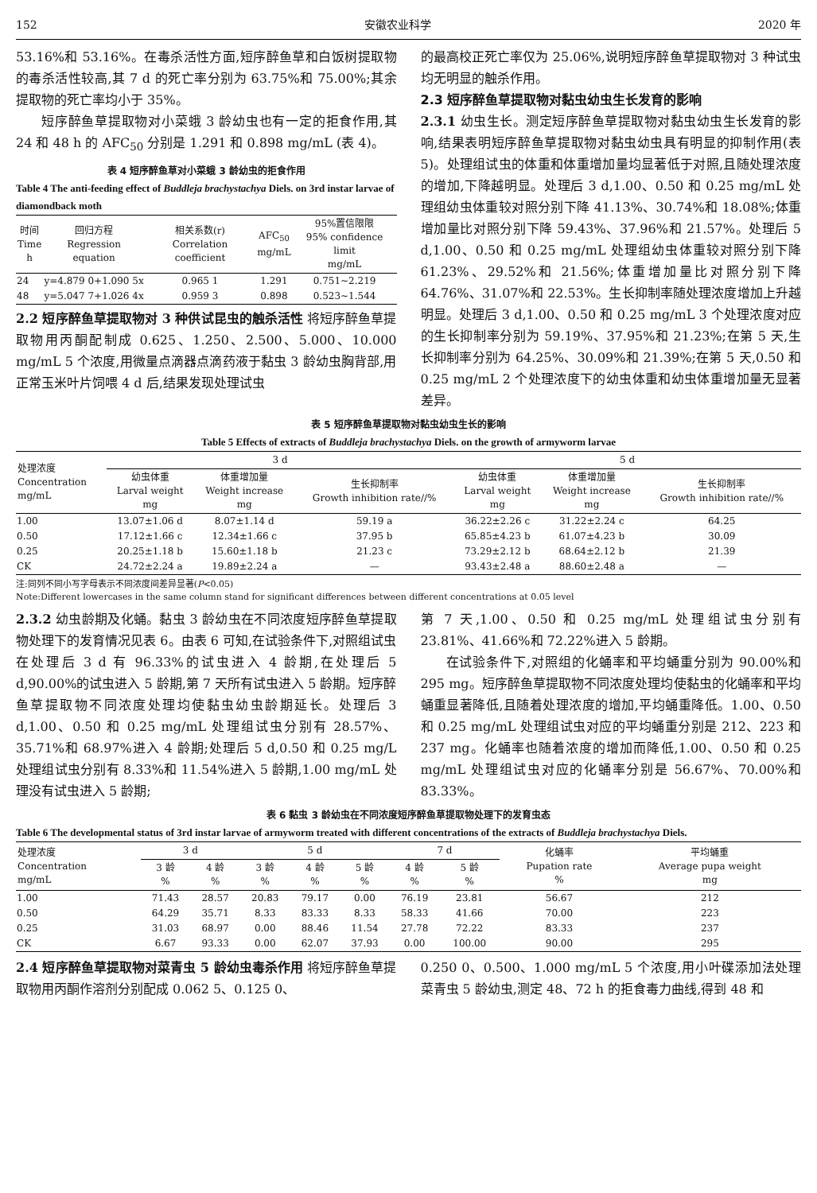152 安徽农业科学 2020 年
53.16%和 53.16%。在毒杀活性方面,短序醉鱼草和白饭树提取物的毒杀活性较高,其 7 d 的死亡率分别为 63.75%和 75.00%;其余提取物的死亡率均小于 35%。
短序醉鱼草提取物对小菜蛾 3 龄幼虫也有一定的拒食作用,其 24 和 48 h 的 AFC<sub>50</sub> 分别是 1.291 和 0.898 mg/mL (表 4)。
表 4 短序醉鱼草对小菜蛾 3 龄幼虫的拒食作用
Table 4 The anti-feeding effect of Buddleja brachystachya Diels. on 3rd instar larvae of diamondback moth
| 时间 Time h | 回归方程 Regression equation | 相关系数(r) Correlation coefficient | AFC<sub>50</sub> mg/mL | 95%置信限限 95% confidence limit mg/mL |
| --- | --- | --- | --- | --- |
| 24 | y=4.879 0+1.090 5x | 0.965 1 | 1.291 | 0.751~2.219 |
| 48 | y=5.047 7+1.026 4x | 0.959 3 | 0.898 | 0.523~1.544 |
2.2 短序醉鱼草提取物对 3 种供试昆虫的触杀活性 将短序醉鱼草提取物用丙酮配制成 0.625、1.250、2.500、5.000、10.000 mg/mL 5 个浓度,用微量点滴器点滴药液于黏虫 3 龄幼虫胸背部,用正常玉米叶片饲喂 4 d 后,结果发现处理试虫
的最高校正死亡率仅为 25.06%,说明短序醉鱼草提取物对 3 种试虫均无明显的触杀作用。
2.3 短序醉鱼草提取物对黏虫幼虫生长发育的影响
2.3.1 幼虫生长。测定短序醉鱼草提取物对黏虫幼虫生长发育的影响,结果表明短序醉鱼草提取物对黏虫幼虫具有明显的抑制作用(表 5)。处理组试虫的体重和体重增加量均显著低于对照,且随处理浓度的增加,下降越明显。处理后 3 d,1.00、0.50 和 0.25 mg/mL 处理组幼虫体重较对照分别下降 41.13%、30.74%和 18.08%;体重增加量比对照分别下降 59.43%、37.96%和 21.57%。处理后 5 d,1.00、0.50 和 0.25 mg/mL 处理组幼虫体重较对照分别下降 61.23%、29.52%和 21.56%;体重增加量比对照分别下降 64.76%、31.07%和 22.53%。生长抑制率随处理浓度增加上升越明显。处理后 3 d,1.00、0.50 和 0.25 mg/mL 3 个处理浓度对应的生长抑制率分别为 59.19%、37.95%和 21.23%;在第 5 天,生长抑制率分别为 64.25%、30.09%和 21.39%;在第 5 天,0.50 和 0.25 mg/mL 2 个处理浓度下的幼虫体重和幼虫体重增加量无显著差异。
表 5 短序醉鱼草提取物对黏虫幼虫生长的影响
Table 5 Effects of extracts of Buddleja brachystachya Diels. on the growth of armyworm larvae
| 处理浓度 Concentration mg/mL | 3 d | | | 5 d | | |
| --- | --- | --- | --- | --- | --- | --- |
| | 幼虫体重 Larval weight mg | 体重增加量 Weight increase mg | 生长抑制率 Growth inhibition rate//% | 幼虫体重 Larval weight mg | 体重增加量 Weight increase mg | 生长抑制率 Growth inhibition rate//% |
| 1.00 | 13.07±1.06 d | 8.07±1.14 d | 59.19 a | 36.22±2.26 c | 31.22±2.24 c | 64.25 |
| 0.50 | 17.12±1.66 c | 12.34±1.66 c | 37.95 b | 65.85±4.23 b | 61.07±4.23 b | 30.09 |
| 0.25 | 20.25±1.18 b | 15.60±1.18 b | 21.23 c | 73.29±2.12 b | 68.64±2.12 b | 21.39 |
| CK | 24.72±2.24 a | 19.89±2.24 a | — | 93.43±2.48 a | 88.60±2.48 a | — |
注:同列不同小写字母表示不同浓度间差异显著(P<0.05)
Note:Different lowercases in the same column stand for significant differences between different concentrations at 0.05 level
2.3.2 幼虫龄期及化蛹。黏虫 3 龄幼虫在不同浓度短序醉鱼草提取物处理下的发育情况见表 6。由表 6 可知,在试验条件下,对照组试虫在处理后 3 d 有 96.33%的试虫进入 4 龄期,在处理后 5 d,90.00%的试虫进入 5 龄期,第 7 天所有试虫进入 5 龄期。短序醉鱼草提取物不同浓度处理均使黏虫幼虫龄期延长。处理后 3 d,1.00、0.50 和 0.25 mg/mL 处理组试虫分别有 28.57%、35.71%和 68.97%进入 4 龄期;处理后 5 d,0.50 和 0.25 mg/L 处理组试虫分别有 8.33%和 11.54%进入 5 龄期,1.00 mg/mL 处理没有试虫进入 5 龄期;
第 7 天,1.00、0.50 和 0.25 mg/mL 处理组试虫分别有 23.81%、41.66%和 72.22%进入 5 龄期。
在试验条件下,对照组的化蛹率和平均蛹重分别为 90.00%和 295 mg。短序醉鱼草提取物不同浓度处理均使黏虫的化蛹率和平均蛹重显著降低,且随着处理浓度的增加,平均蛹重降低。1.00、0.50 和 0.25 mg/mL 处理组试虫对应的平均蛹重分别是 212、223 和 237 mg。化蛹率也随着浓度的增加而降低,1.00、0.50 和 0.25 mg/mL 处理组试虫对应的化蛹率分别是 56.67%、70.00%和 83.33%。
表 6 黏虫 3 龄幼虫在不同浓度短序醉鱼草提取物处理下的发育虫态
Table 6 The developmental status of 3rd instar larvae of armyworm treated with different concentrations of the extracts of Buddleja brachystachya Diels.
| 处理浓度 Concentration mg/mL | 3 d | | 5 d | | | 7 d | | 化蛹率 Pupation rate % | 平均蛹重 Average pupa weight mg |
| --- | --- | --- | --- | --- | --- | --- | --- | --- | --- |
| | 3 龄 % | 4 龄 % | 3 龄 % | 4 龄 % | 5 龄 % | 4 龄 % | 5 龄 % | | |
| 1.00 | 71.43 | 28.57 | 20.83 | 79.17 | 0.00 | 76.19 | 23.81 | 56.67 | 212 |
| 0.50 | 64.29 | 35.71 | 8.33 | 83.33 | 8.33 | 58.33 | 41.66 | 70.00 | 223 |
| 0.25 | 31.03 | 68.97 | 0.00 | 88.46 | 11.54 | 27.78 | 72.22 | 83.33 | 237 |
| CK | 6.67 | 93.33 | 0.00 | 62.07 | 37.93 | 0.00 | 100.00 | 90.00 | 295 |
2.4 短序醉鱼草提取物对菜青虫 5 龄幼虫毒杀作用 将短序醉鱼草提取物用丙酮作溶剂分别配成 0.062 5、0.125 0、
0.250 0、0.500、1.000 mg/mL 5 个浓度,用小叶碟添加法处理菜青虫 5 龄幼虫,测定 48、72 h 的拒食毒力曲线,得到 48 和